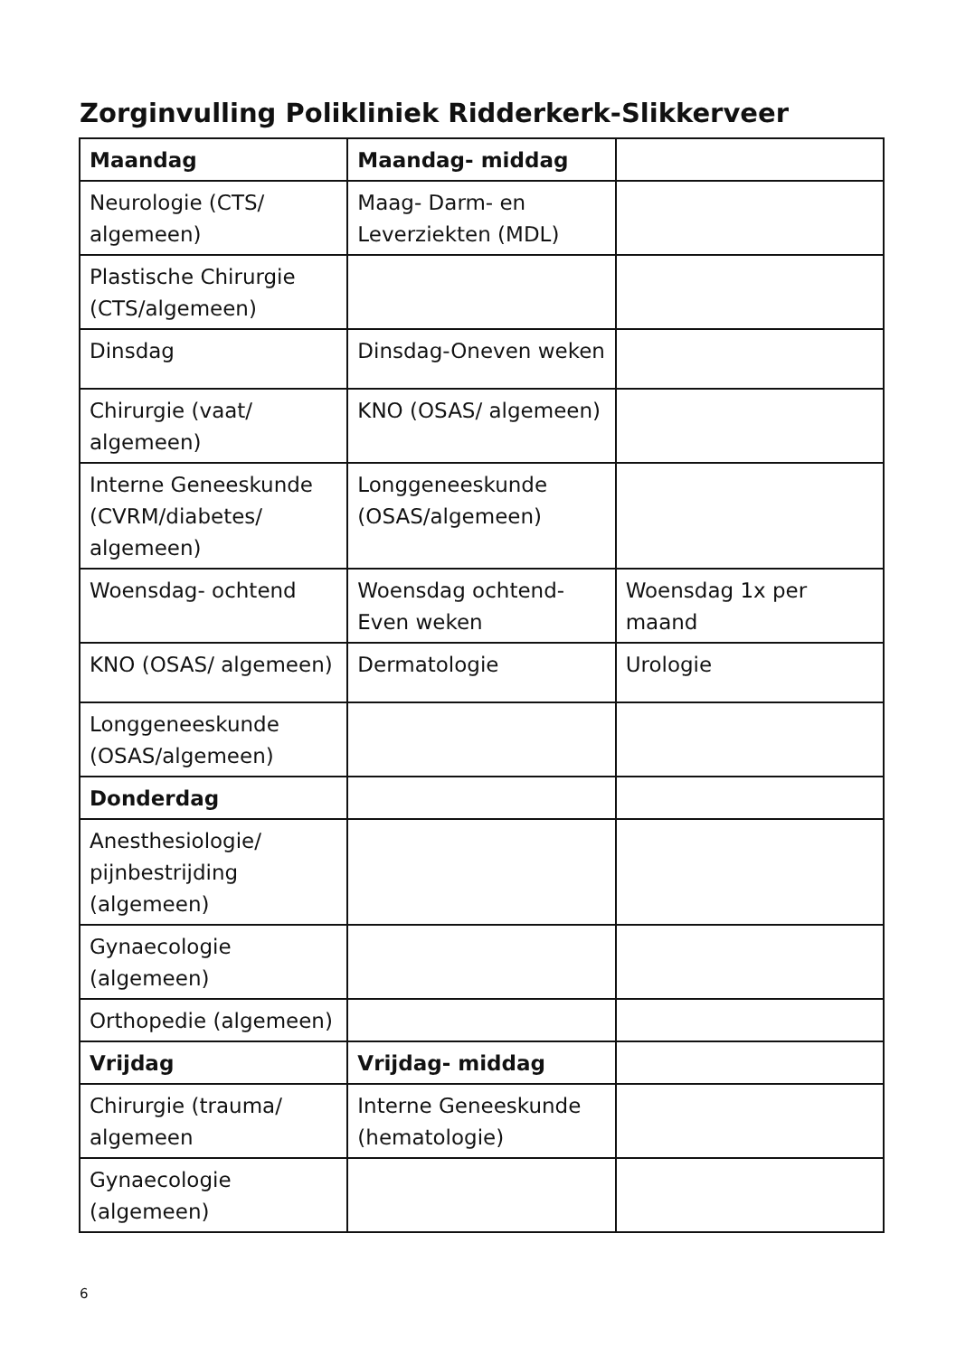Zorginvulling Polikliniek Ridderkerk-Slikkerveer
| Maandag | Maandag- middag | |
| Neurologie (CTS/ algemeen) | Maag- Darm- en Leverziekten (MDL) | |
| Plastische Chirurgie (CTS/algemeen) | | |
| Dinsdag | Dinsdag-Oneven weken | |
| Chirurgie (vaat/ algemeen) | KNO (OSAS/ algemeen) | |
| Interne Geneeskunde (CVRM/diabetes/ algemeen) | Longgeneeskunde (OSAS/algemeen) | |
| Woensdag- ochtend | Woensdag ochtend- Even weken | Woensdag 1x per maand |
| KNO (OSAS/ algemeen) | Dermatologie | Urologie |
| Longgeneeskunde (OSAS/algemeen) | | |
| Donderdag | | |
| Anesthesiologie/ pijnbestrijding (algemeen) | | |
| Gynaecologie (algemeen) | | |
| Orthopedie (algemeen) | | |
| Vrijdag | Vrijdag- middag | |
| Chirurgie (trauma/ algemeen | Interne Geneeskunde (hematologie) | |
| Gynaecologie (algemeen) | | |
6